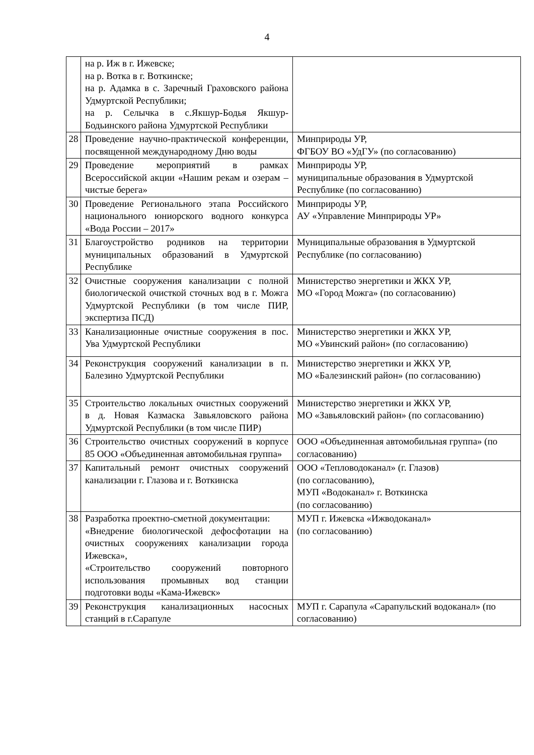4
| | на р. Иж в г. Ижевске; на р. Вотка в г. Воткинске; на р. Адамка в с. Заречный Граховского района Удмуртской Республики; на р. Селычка в с.Якшур-Бодья Якшур-Бодьинского района Удмуртской Республики | |
| 28 | Проведение научно-практической конференции, посвященной международному Дню воды | Минприроды УР, ФГБОУ ВО «УдГУ» (по согласованию) |
| 29 | Проведение мероприятий в рамках Всероссийской акции «Нашим рекам и озерам – чистые берега» | Минприроды УР, муниципальные образования в Удмуртской Республике (по согласованию) |
| 30 | Проведение Регионального этапа Российского национального юниорского водного конкурса «Вода России – 2017» | Минприроды УР, АУ «Управление Минприроды УР» |
| 31 | Благоустройство родников на территории муниципальных образований в Удмуртской Республике | Муниципальные образования в Удмуртской Республике (по согласованию) |
| 32 | Очистные сооружения канализации с полной биологической очисткой сточных вод в г. Можга Удмуртской Республики (в том числе ПИР, экспертиза ПСД) | Министерство энергетики и ЖКХ УР, МО «Город Можга» (по согласованию) |
| 33 | Канализационные очистные сооружения в пос. Ува Удмуртской Республики | Министерство энергетики и ЖКХ УР, МО «Увинский район» (по согласованию) |
| 34 | Реконструкция сооружений канализации в п. Балезино Удмуртской Республики | Министерство энергетики и ЖКХ УР, МО «Балезинский район» (по согласованию) |
| 35 | Строительство локальных очистных сооружений в д. Новая Казмаска Завьяловского района Удмуртской Республики (в том числе ПИР) | Министерство энергетики и ЖКХ УР, МО «Завьяловский район» (по согласованию) |
| 36 | Строительство очистных сооружений в корпусе 85 ООО «Объединенная автомобильная группа» | ООО «Объединенная автомобильная группа» (по согласованию) |
| 37 | Капитальный ремонт очистных сооружений канализации г. Глазова и г. Воткинска | ООО «Тепловодоканал» (г. Глазов) (по согласованию), МУП «Водоканал» г. Воткинска (по согласованию) |
| 38 | Разработка проектно-сметной документации: «Внедрение биологической дефосфотации на очистных сооружениях канализации города Ижевска», «Строительство сооружений повторного использования промывных вод станции подготовки воды «Кама-Ижевск» | МУП г. Ижевска «Ижводоканал» (по согласованию) |
| 39 | Реконструкция канализационных насосных станций в г.Сарапуле | МУП г. Сарапула «Сарапульский водоканал» (по согласованию) |